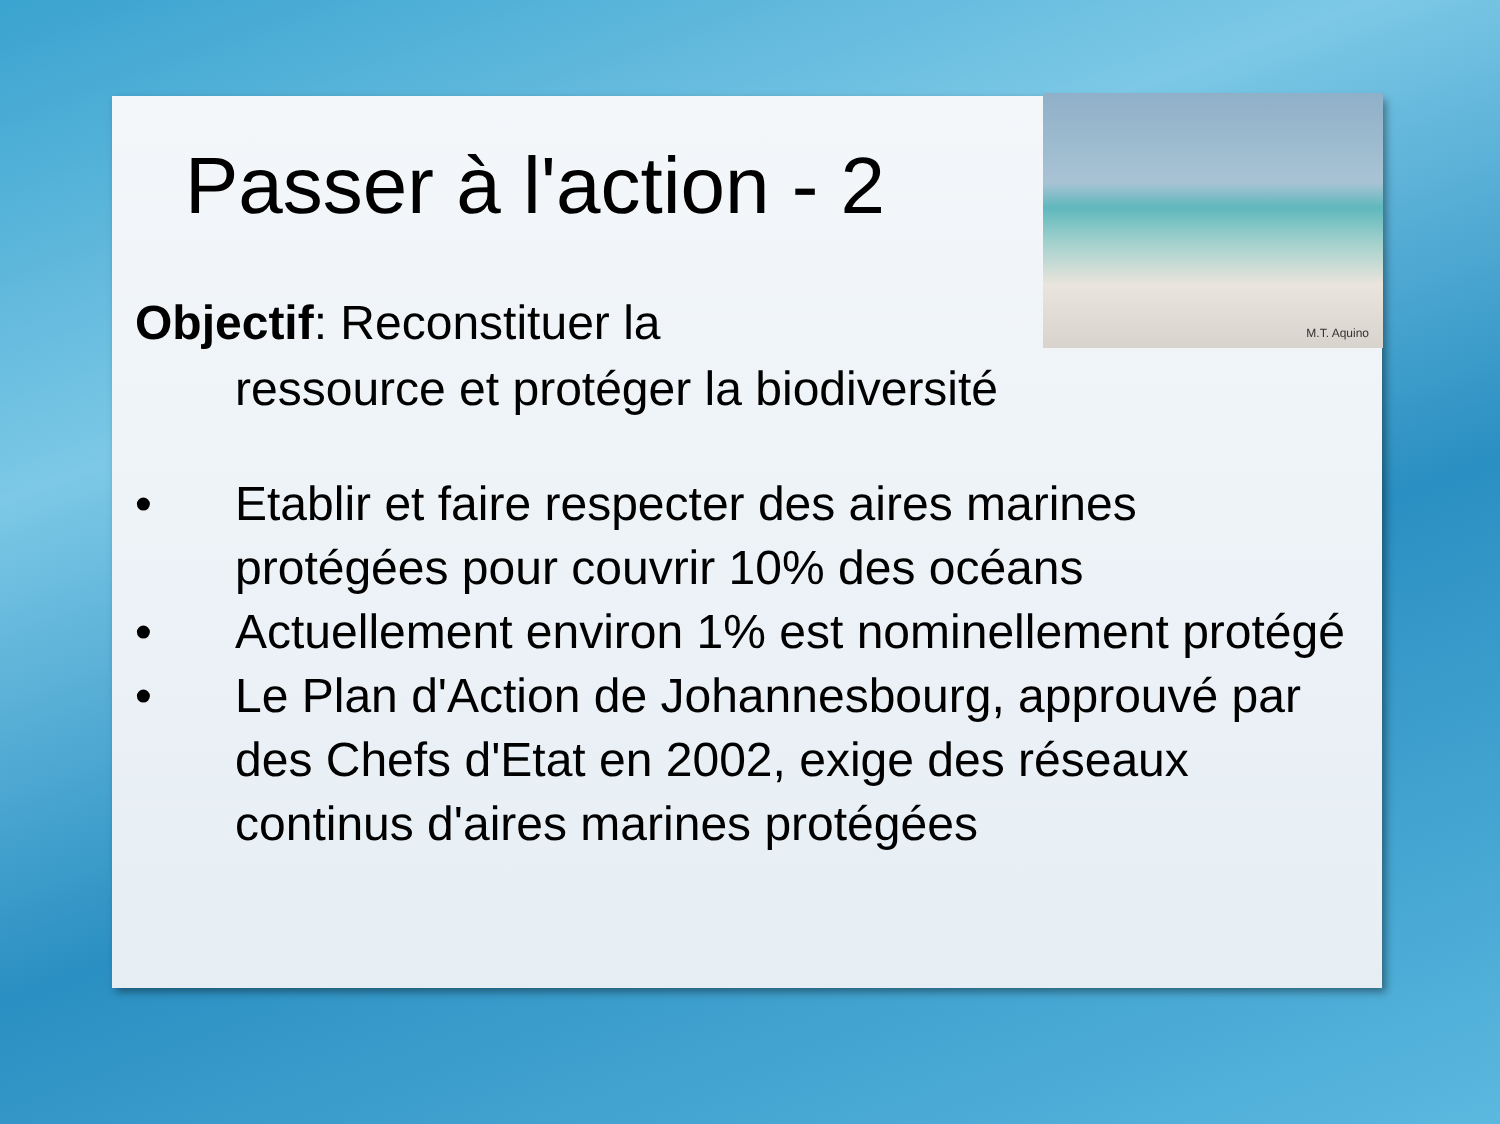M.T. Aquino
Passer à l'action - 2
Objectif: Reconstituer la
ressource et protéger la biodiversité
• Etablir et faire respecter des aires marines protégées pour couvrir 10% des océans
• Actuellement environ 1% est nominellement protégé
• Le Plan d'Action de Johannesbourg, approuvé par des Chefs d'Etat en 2002, exige des réseaux continus d'aires marines protégées